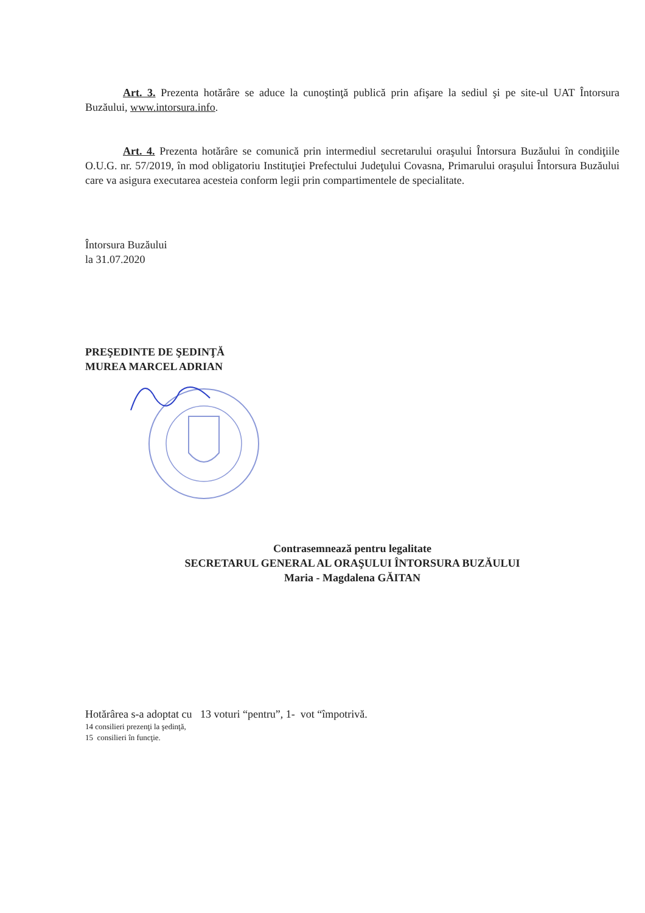Art. 3. Prezenta hotărâre se aduce la cunoştinţă publică prin afişare la sediul şi pe site-ul UAT Întorsura Buzăului, www.intorsura.info.
Art. 4. Prezenta hotărâre se comunică prin intermediul secretarului oraşului Întorsura Buzăului în condiţiile O.U.G. nr. 57/2019, în mod obligatoriu Instituţiei Prefectului Judeţului Covasna, Primarului oraşului Întorsura Buzăului care va asigura executarea acesteia conform legii prin compartimentele de specialitate.
Întorsura Buzăului
la 31.07.2020
PREŞEDINTE DE ŞEDINŢĂ
MUREA MARCEL ADRIAN
Contrasemnează pentru legalitate
SECRETARUL GENERAL AL ORAŞULUI ÎNTORSURA BUZĂULUI
Maria - Magdalena GĂITAN
Hotărârea s-a adoptat cu 13 voturi “pentru”, 1- vot “împotrivă.
14 consilieri prezenţi la şedinţă,
15 consilieri în funcţie.